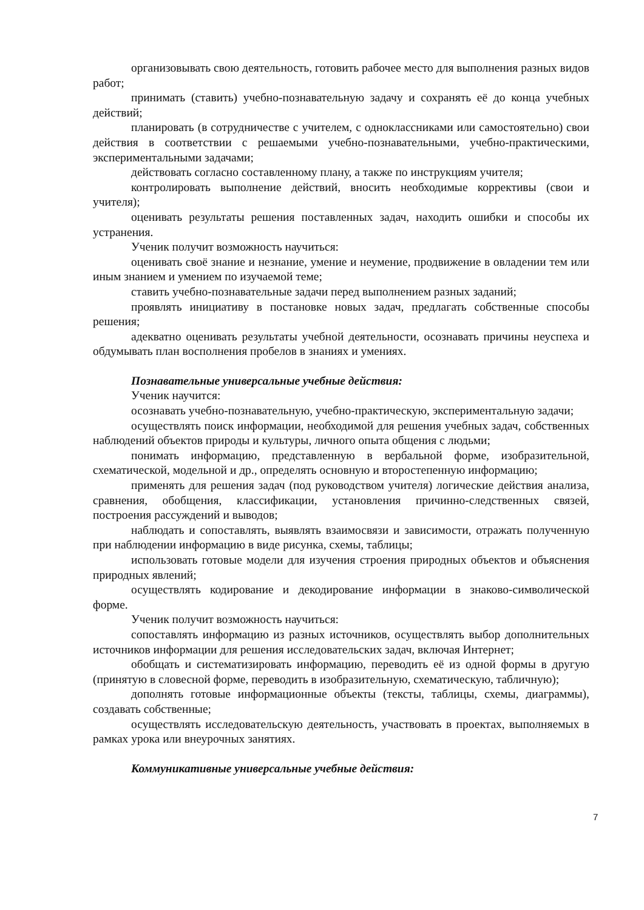организовывать свою деятельность, готовить рабочее место для выполнения разных видов работ;
принимать (ставить) учебно-познавательную задачу и сохранять её до конца учебных действий;
планировать (в сотрудничестве с учителем, с одноклассниками или самостоятельно) свои действия в соответствии с решаемыми учебно-познавательными, учебно-практическими, экспериментальными задачами;
действовать согласно составленному плану, а также по инструкциям учителя;
контролировать выполнение действий, вносить необходимые коррективы (свои и учителя);
оценивать результаты решения поставленных задач, находить ошибки и способы их устранения.
Ученик получит возможность научиться:
оценивать своё знание и незнание, умение и неумение, продвижение в овладении тем или иным знанием и умением по изучаемой теме;
ставить учебно-познавательные задачи перед выполнением разных заданий;
проявлять инициативу в постановке новых задач, предлагать собственные способы решения;
адекватно оценивать результаты учебной деятельности, осознавать причины неуспеха и обдумывать план восполнения пробелов в знаниях и умениях.
Познавательные универсальные учебные действия:
Ученик научится:
осознавать учебно-познавательную, учебно-практическую, экспериментальную задачи;
осуществлять поиск информации, необходимой для решения учебных задач, собственных наблюдений объектов природы и культуры, личного опыта общения с людьми;
понимать информацию, представленную в вербальной форме, изобразительной, схематической, модельной и др., определять основную и второстепенную информацию;
применять для решения задач (под руководством учителя) логические действия анализа, сравнения, обобщения, классификации, установления причинно-следственных связей, построения рассуждений и выводов;
наблюдать и сопоставлять, выявлять взаимосвязи и зависимости, отражать полученную при наблюдении информацию в виде рисунка, схемы, таблицы;
использовать готовые модели для изучения строения природных объектов и объяснения природных явлений;
осуществлять кодирование и декодирование информации в знаково-символической форме.
Ученик получит возможность научиться:
сопоставлять информацию из разных источников, осуществлять выбор дополнительных источников информации для решения исследовательских задач, включая Интернет;
обобщать и систематизировать информацию, переводить её из одной формы в другую (принятую в словесной форме, переводить в изобразительную, схематическую, табличную);
дополнять готовые информационные объекты (тексты, таблицы, схемы, диаграммы), создавать собственные;
осуществлять исследовательскую деятельность, участвовать в проектах, выполняемых в рамках урока или внеурочных занятиях.
Коммуникативные универсальные учебные действия:
7